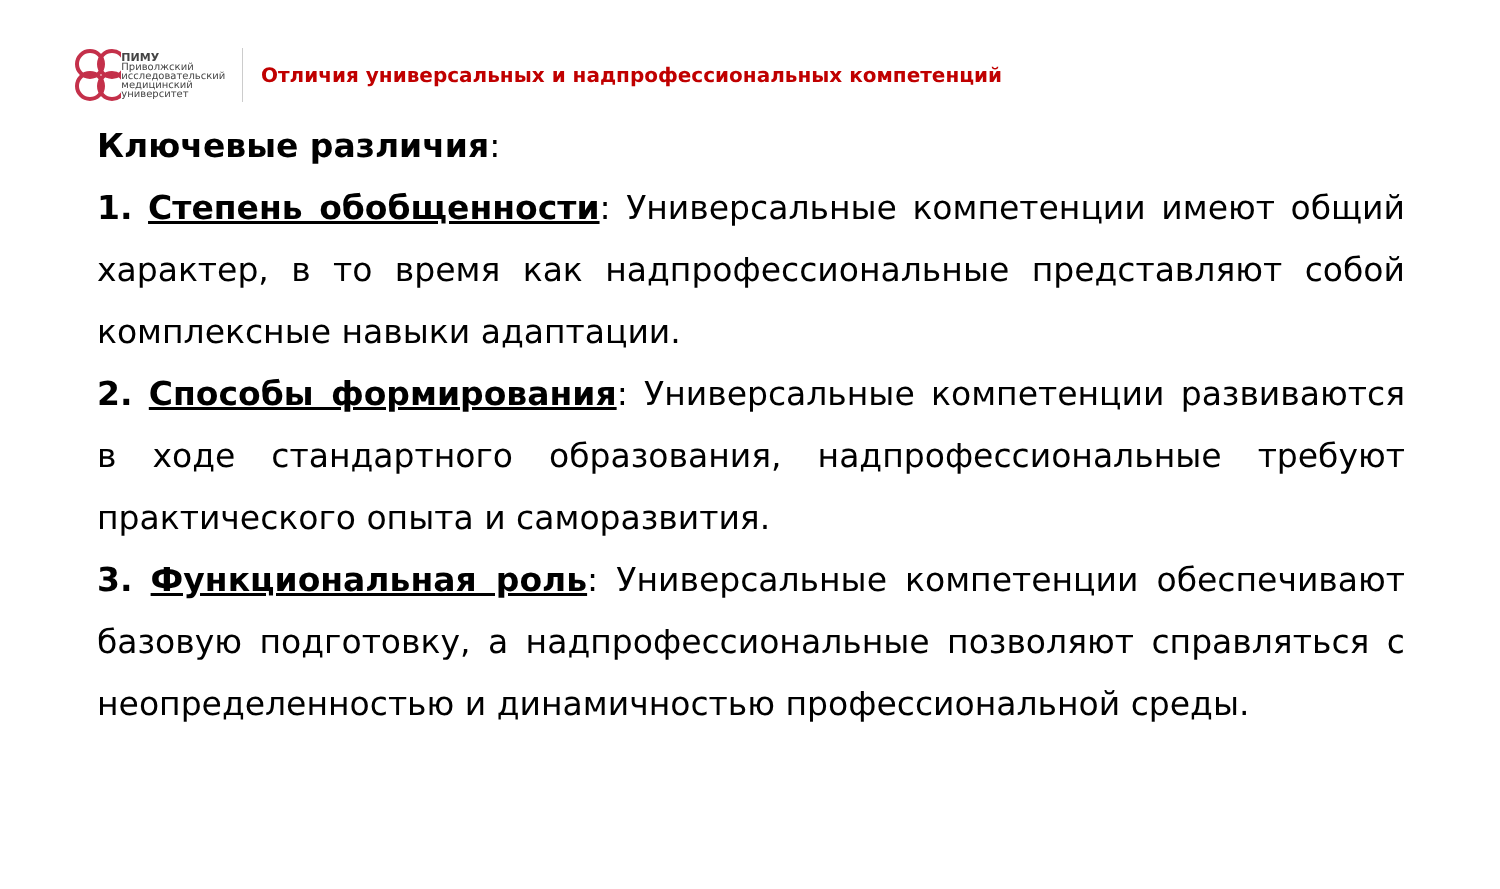ПИМУ
Приволжский
исследовательский
медицинский университет
Отличия универсальных и надпрофессиональных компетенций
Ключевые различия:
1. Степень обобщенности: Универсальные компетенции имеют общий характер, в то время как надпрофессиональные представляют собой комплексные навыки адаптации.
2. Способы формирования: Универсальные компетенции развиваются в ходе стандартного образования, надпрофессиональные требуют практического опыта и саморазвития.
3. Функциональная роль: Универсальные компетенции обеспечивают базовую подготовку, а надпрофессиональные позволяют справляться с неопределенностью и динамичностью профессиональной среды.